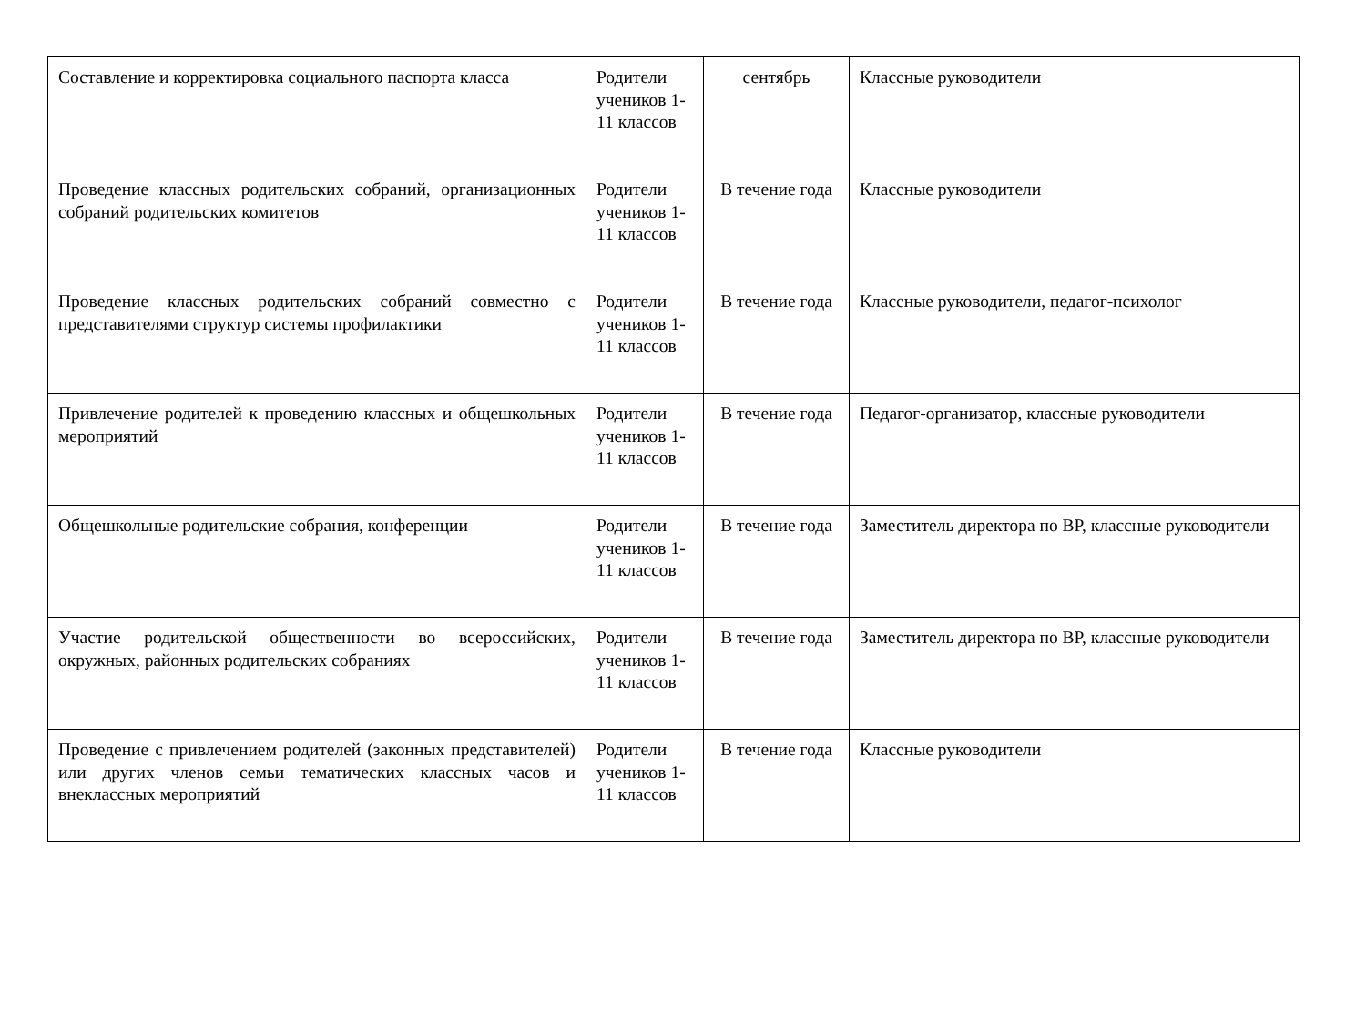| Составление и корректировка социального паспорта класса | Родители учеников 1-11 классов | сентябрь | Классные руководители |
| Проведение классных родительских собраний, организационных собраний родительских комитетов | Родители учеников 1-11 классов | В течение года | Классные руководители |
| Проведение классных родительских собраний совместно с представителями структур системы профилактики | Родители учеников 1-11 классов | В течение года | Классные руководители, педагог-психолог |
| Привлечение родителей к проведению классных и общешкольных мероприятий | Родители учеников 1-11 классов | В течение года | Педагог-организатор, классные руководители |
| Общешкольные родительские собрания, конференции | Родители учеников 1-11 классов | В течение года | Заместитель директора по ВР, классные руководители |
| Участие родительской общественности во всероссийских, окружных, районных родительских собраниях | Родители учеников 1-11 классов | В течение года | Заместитель директора по ВР, классные руководители |
| Проведение с привлечением родителей (законных представителей) или других членов семьи тематических классных часов и внеклассных мероприятий | Родители учеников 1-11 классов | В течение года | Классные руководители |